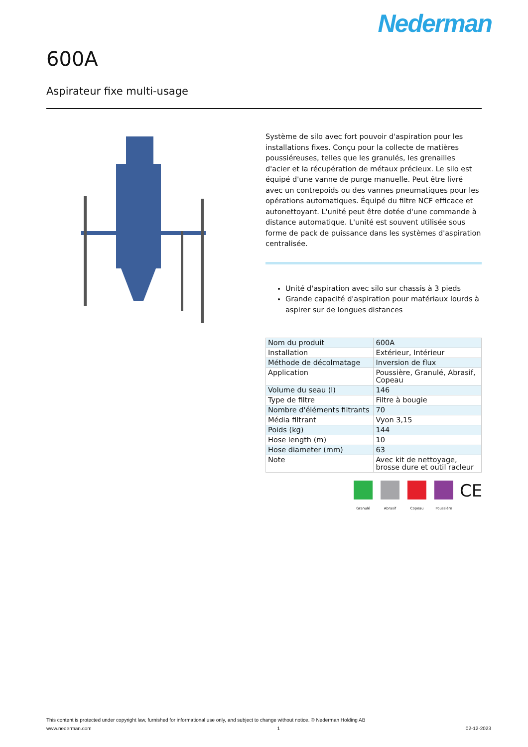Nederman
600A
Aspirateur fixe multi-usage
Système de silo avec fort pouvoir d'aspiration pour les installations fixes. Conçu pour la collecte de matières poussiéreuses, telles que les granulés, les grenailles d'acier et la récupération de métaux précieux. Le silo est équipé d'une vanne de purge manuelle. Peut être livré avec un contrepoids ou des vannes pneumatiques pour les opérations automatiques. Équipé du filtre NCF efficace et autonettoyant. L'unité peut être dotée d'une commande à distance automatique. L'unité est souvent utilisée sous forme de pack de puissance dans les systèmes d'aspiration centralisée.
Unité d'aspiration avec silo sur chassis à 3 pieds
Grande capacité d'aspiration pour matériaux lourds à aspirer sur de longues distances
| Nom du produit | 600A |
| Installation | Extérieur, Intérieur |
| Méthode de décolmatage | Inversion de flux |
| Application | Poussière, Granulé, Abrasif, Copeau |
| Volume du seau (l) | 146 |
| Type de filtre | Filtre à bougie |
| Nombre d'éléments filtrants | 70 |
| Média filtrant | Vyon 3,15 |
| Poids (kg) | 144 |
| Hose length (m) | 10 |
| Hose diameter (mm) | 63 |
| Note | Avec kit de nettoyage, brosse dure et outil racleur |
Granulé Abrasif Copeau Poussière
CE
This content is protected under copyright law, furnished for informational use only, and subject to change without notice. © Nederman Holding AB
www.nederman.com 1 02-12-2023